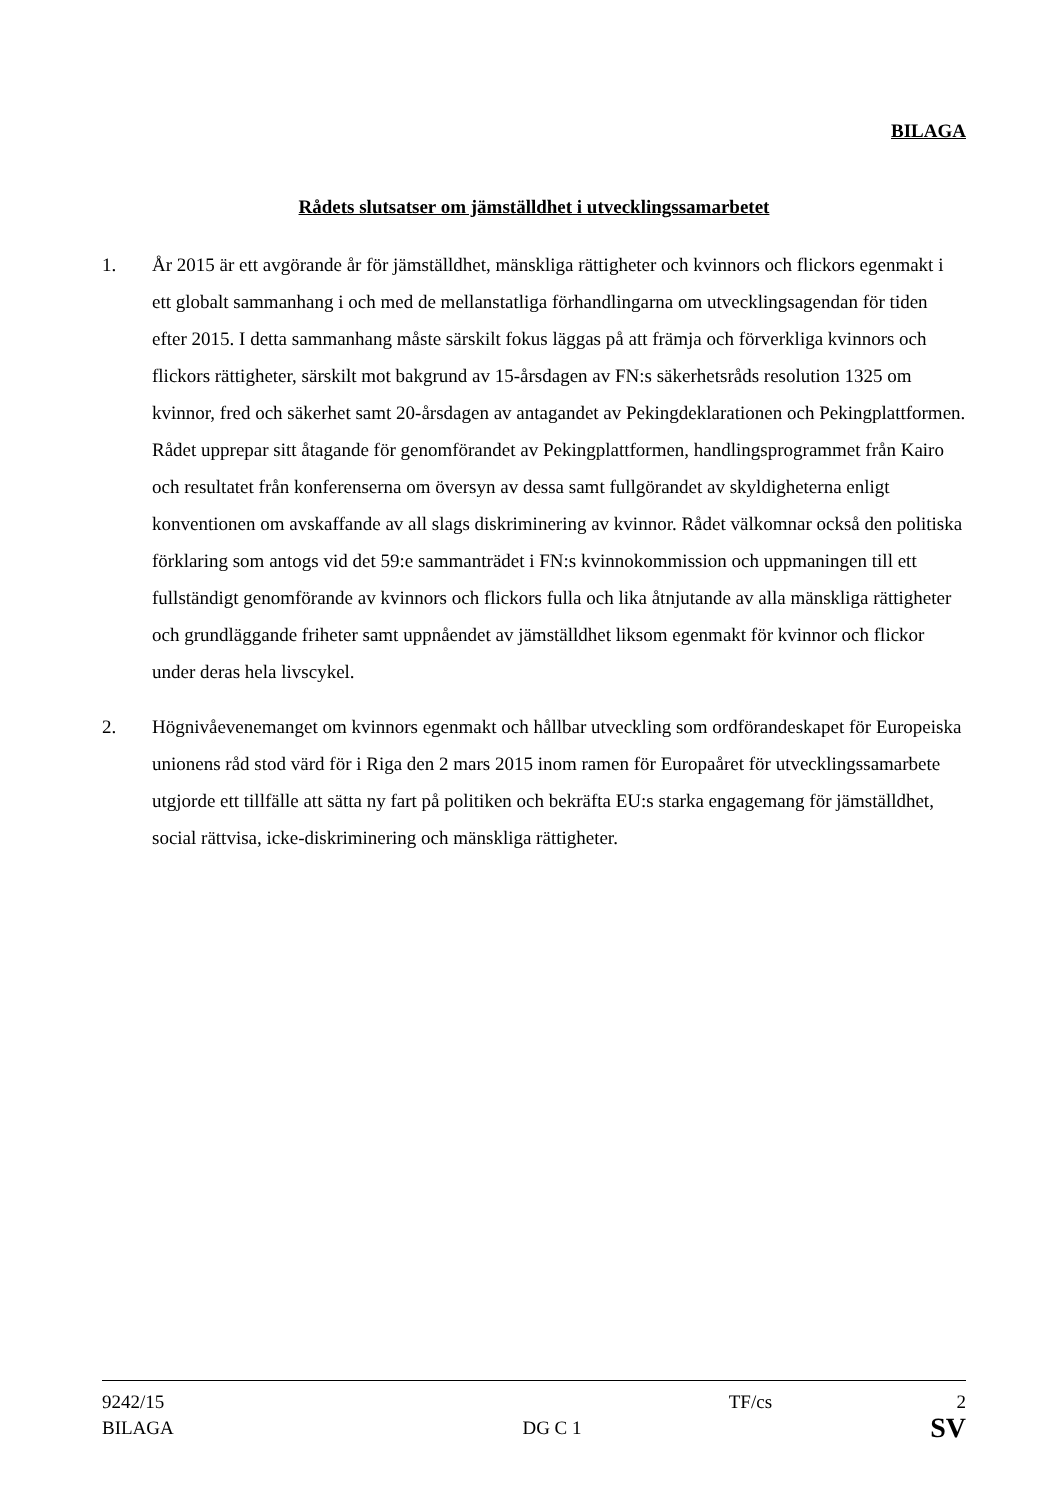BILAGA
Rådets slutsatser om jämställdhet i utvecklingssamarbetet
1. År 2015 är ett avgörande år för jämställdhet, mänskliga rättigheter och kvinnors och flickors egenmakt i ett globalt sammanhang i och med de mellanstatliga förhandlingarna om utvecklingsagendan för tiden efter 2015. I detta sammanhang måste särskilt fokus läggas på att främja och förverkliga kvinnors och flickors rättigheter, särskilt mot bakgrund av 15-årsdagen av FN:s säkerhetsråds resolution 1325 om kvinnor, fred och säkerhet samt 20-årsdagen av antagandet av Pekingdeklarationen och Pekingplattformen. Rådet upprepar sitt åtagande för genomförandet av Pekingplattformen, handlingsprogrammet från Kairo och resultatet från konferenserna om översyn av dessa samt fullgörandet av skyldigheterna enligt konventionen om avskaffande av all slags diskriminering av kvinnor. Rådet välkomnar också den politiska förklaring som antogs vid det 59:e sammanträdet i FN:s kvinnokommission och uppmaningen till ett fullständigt genomförande av kvinnors och flickors fulla och lika åtnjutande av alla mänskliga rättigheter och grundläggande friheter samt uppnåendet av jämställdhet liksom egenmakt för kvinnor och flickor under deras hela livscykel.
2. Högnivåevenemanget om kvinnors egenmakt och hållbar utveckling som ordförandeskapet för Europeiska unionens råd stod värd för i Riga den 2 mars 2015 inom ramen för Europaåret för utvecklingssamarbete utgjorde ett tillfälle att sätta ny fart på politiken och bekräfta EU:s starka engagemang för jämställdhet, social rättvisa, icke-diskriminering och mänskliga rättigheter.
9242/15 TF/cs 2
BILAGA DG C 1 SV